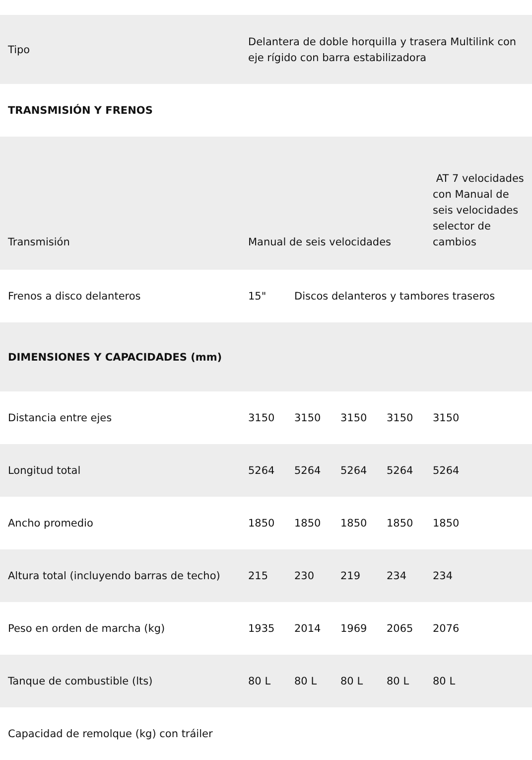| Tipo | Delantera de doble horquilla y trasera Multilink con eje rígido con barra estabilizadora | | | | |
| TRANSMISIÓN Y FRENOS | | | | | |
| Transmisión | Manual de seis velocidades | | | | AT 7 velocidades con Manual de seis velocidades selector de cambios |
| Frenos a disco delanteros | 15" | Discos delanteros y tambores traseros | | | |
| DIMENSIONES Y CAPACIDADES (mm) | | | | | |
| Distancia entre ejes | 3150 | 3150 | 3150 | 3150 | 3150 |
| Longitud total | 5264 | 5264 | 5264 | 5264 | 5264 |
| Ancho promedio | 1850 | 1850 | 1850 | 1850 | 1850 |
| Altura total (incluyendo barras de techo) | 215 | 230 | 219 | 234 | 234 |
| Peso en orden de marcha (kg) | 1935 | 2014 | 1969 | 2065 | 2076 |
| Tanque de combustible (lts) | 80 L | 80 L | 80 L | 80 L | 80 L |
| Capacidad de remolque (kg) con tráiler | | | | | |